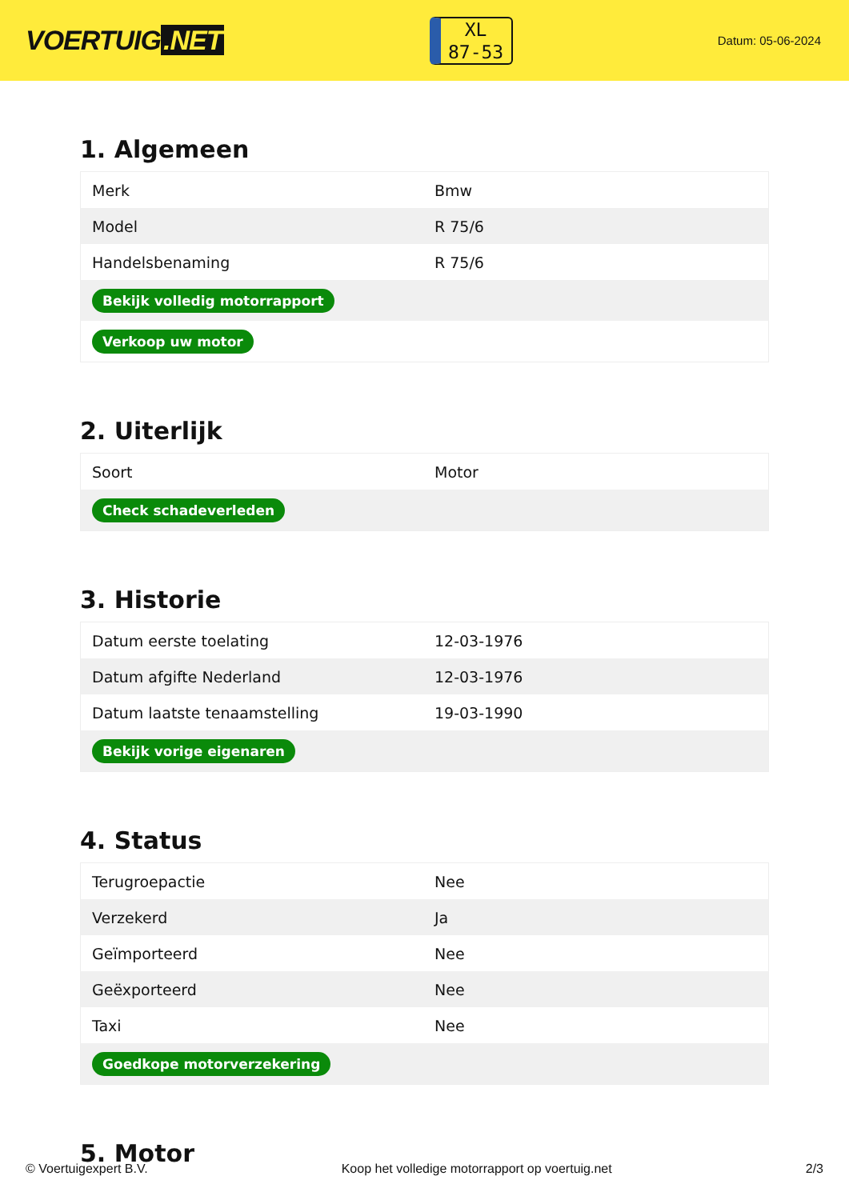VOERTUIG.NET
XL
87-53
Datum: 05-06-2024
1. Algemeen
| Merk | Bmw |
| Model | R 75/6 |
| Handelsbenaming | R 75/6 |
| Bekijk volledig motorrapport | |
| Verkoop uw motor | |
2. Uiterlijk
| Soort | Motor |
| Check schadeverleden | |
3. Historie
| Datum eerste toelating | 12-03-1976 |
| Datum afgifte Nederland | 12-03-1976 |
| Datum laatste tenaamstelling | 19-03-1990 |
| Bekijk vorige eigenaren | |
4. Status
| Terugroepactie | Nee |
| Verzekerd | Ja |
| Geïmporteerd | Nee |
| Geëxporteerd | Nee |
| Taxi | Nee |
| Goedkope motorverzekering | |
5. Motor
© Voertuigexpert B.V. Koop het volledige motorrapport op voertuig.net 2/3